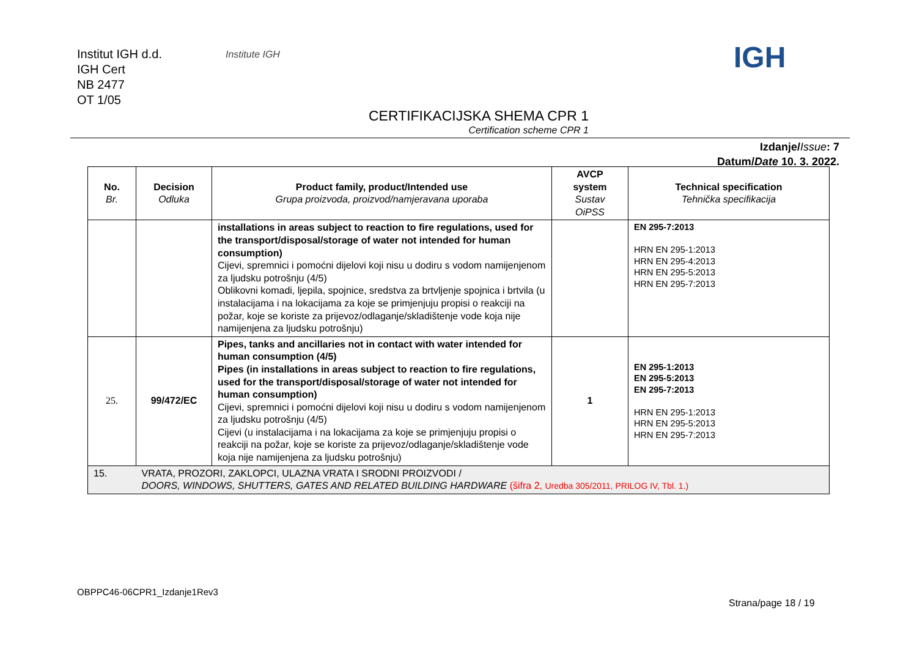Institut IGH d.d.
IGH Cert
NB 2477
OT 1/05
Institute IGH IGH
CERTIFIKACIJSKA SHEMA CPR 1
Certification scheme CPR 1
Izdanje/Issue: 7
Datum/Date 10. 3. 2022.
| No. Br. | Decision Odluka | Product family, product/Intended use Grupa proizvoda, proizvod/namjeravana uporaba | AVCP system Sustav OiPSS | Technical specification Tehnička specifikacija |
| --- | --- | --- | --- | --- |
| | | installations in areas subject to reaction to fire regulations, used for the transport/disposal/storage of water not intended for human consumption) Cijevi, spremnici i pomoćni dijelovi koji nisu u dodiru s vodom namijenjenom za ljudsku potrošnju (4/5) Oblikovni komadi, ljepila, spojnice, sredstva za brtvljenje spojnica i brtvila (u instalacijama i na lokacijama za koje se primjenjuju propisi o reakciji na požar, koje se koriste za prijevoz/odlaganje/skladištenje vode koja nije namijenjena za ljudsku potrošnju) | | EN 295-7:2013 HRN EN 295-1:2013 HRN EN 295-4:2013 HRN EN 295-5:2013 HRN EN 295-7:2013 |
| 25. | 99/472/EC | Pipes, tanks and ancillaries not in contact with water intended for human consumption (4/5) Pipes (in installations in areas subject to reaction to fire regulations, used for the transport/disposal/storage of water not intended for human consumption) Cijevi, spremnici i pomoćni dijelovi koji nisu u dodiru s vodom namijenjenom za ljudsku potrošnju (4/5) Cijevi (u instalacijama i na lokacijama za koje se primjenjuju propisi o reakciji na požar, koje se koriste za prijevoz/odlaganje/skladištenje vode koja nije namijenjena za ljudsku potrošnju) | 1 | EN 295-1:2013 EN 295-5:2013 EN 295-7:2013 HRN EN 295-1:2013 HRN EN 295-5:2013 HRN EN 295-7:2013 |
| 15. | VRATA, PROZORI, ZAKLOPCI, ULAZNA VRATA I SRODNI PROIZVODI / DOORS, WINDOWS, SHUTTERS, GATES AND RELATED BUILDING HARDWARE (šifra 2, Uredba 305/2011, PRILOG IV, Tbl. 1.) | | | |
OBPPC46-06CPR1_Izdanje1Rev3
Strana/page 18 / 19